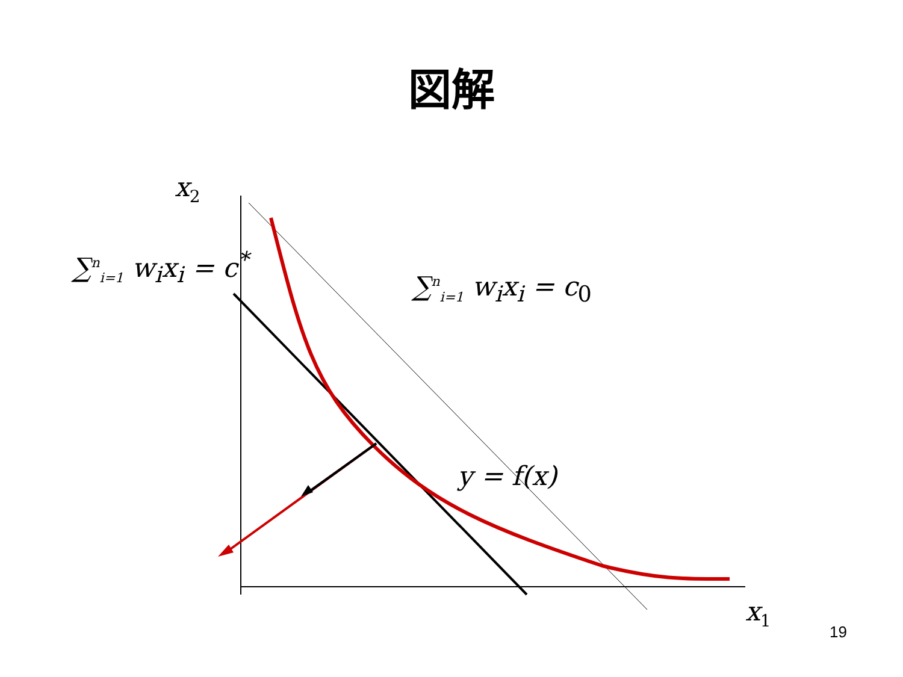図解
x<sub>2</sub>
x<sub>1</sub>
∑<sup>n</sup><sub>i=1</sub> w<sub>i</sub>x<sub>i</sub> = c<sup>*</sup>
∑<sup>n</sup><sub>i=1</sub> w<sub>i</sub>x<sub>i</sub> = c<sub>0</sub>
y = f(x)
19